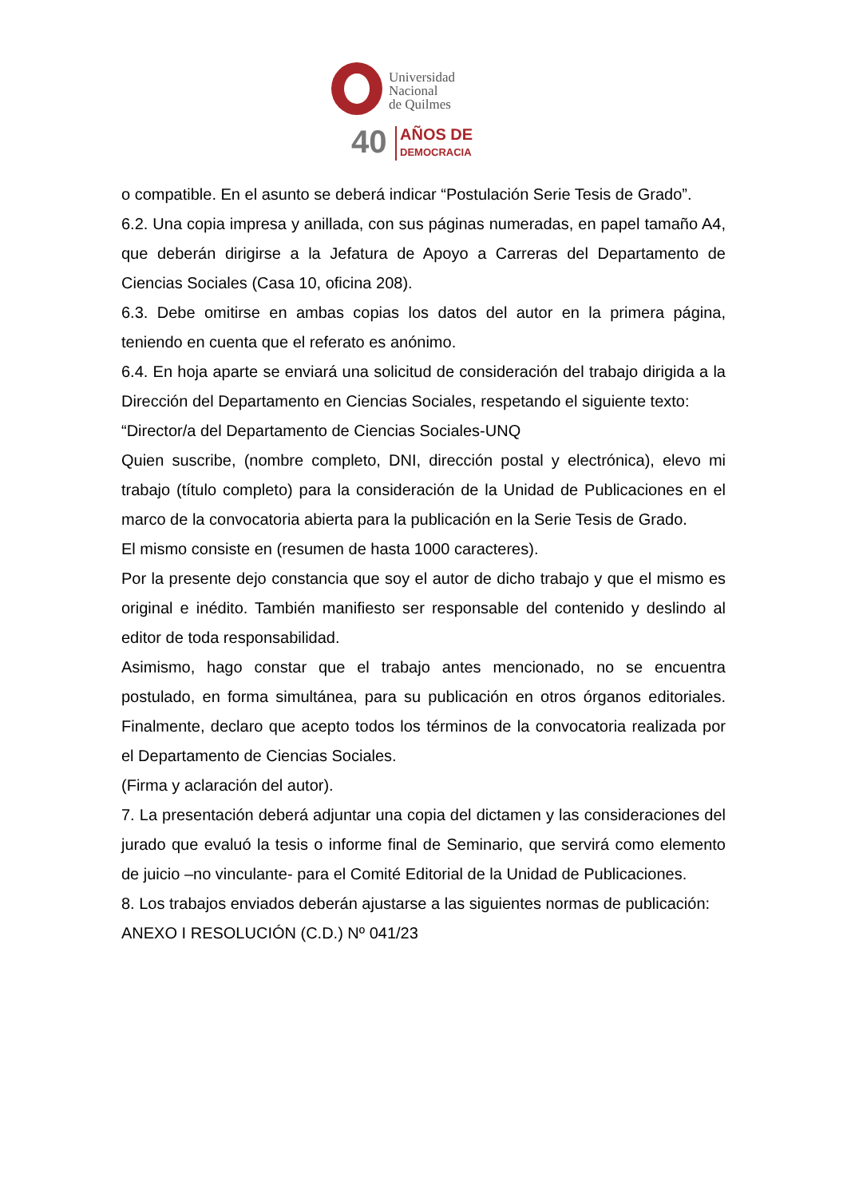Universidad
Nacional
de Quilmes
40
AÑOS DE
DEMOCRACIA
o compatible. En el asunto se deberá indicar “Postulación Serie Tesis de Grado”.
6.2. Una copia impresa y anillada, con sus páginas numeradas, en papel tamaño A4, que deberán dirigirse a la Jefatura de Apoyo a Carreras del Departamento de Ciencias Sociales (Casa 10, oficina 208).
6.3. Debe omitirse en ambas copias los datos del autor en la primera página, teniendo en cuenta que el referato es anónimo.
6.4. En hoja aparte se enviará una solicitud de consideración del trabajo dirigida a la Dirección del Departamento en Ciencias Sociales, respetando el siguiente texto:
“Director/a del Departamento de Ciencias Sociales-UNQ
Quien suscribe, (nombre completo, DNI, dirección postal y electrónica), elevo mi trabajo (título completo) para la consideración de la Unidad de Publicaciones en el marco de la convocatoria abierta para la publicación en la Serie Tesis de Grado.
El mismo consiste en (resumen de hasta 1000 caracteres).
Por la presente dejo constancia que soy el autor de dicho trabajo y que el mismo es original e inédito. También manifiesto ser responsable del contenido y deslindo al editor de toda responsabilidad.
Asimismo, hago constar que el trabajo antes mencionado, no se encuentra postulado, en forma simultánea, para su publicación en otros órganos editoriales. Finalmente, declaro que acepto todos los términos de la convocatoria realizada por el Departamento de Ciencias Sociales.
(Firma y aclaración del autor).
7. La presentación deberá adjuntar una copia del dictamen y las consideraciones del jurado que evaluó la tesis o informe final de Seminario, que servirá como elemento de juicio –no vinculante- para el Comité Editorial de la Unidad de Publicaciones.
8. Los trabajos enviados deberán ajustarse a las siguientes normas de publicación:
ANEXO I RESOLUCIÓN (C.D.) Nº 041/23